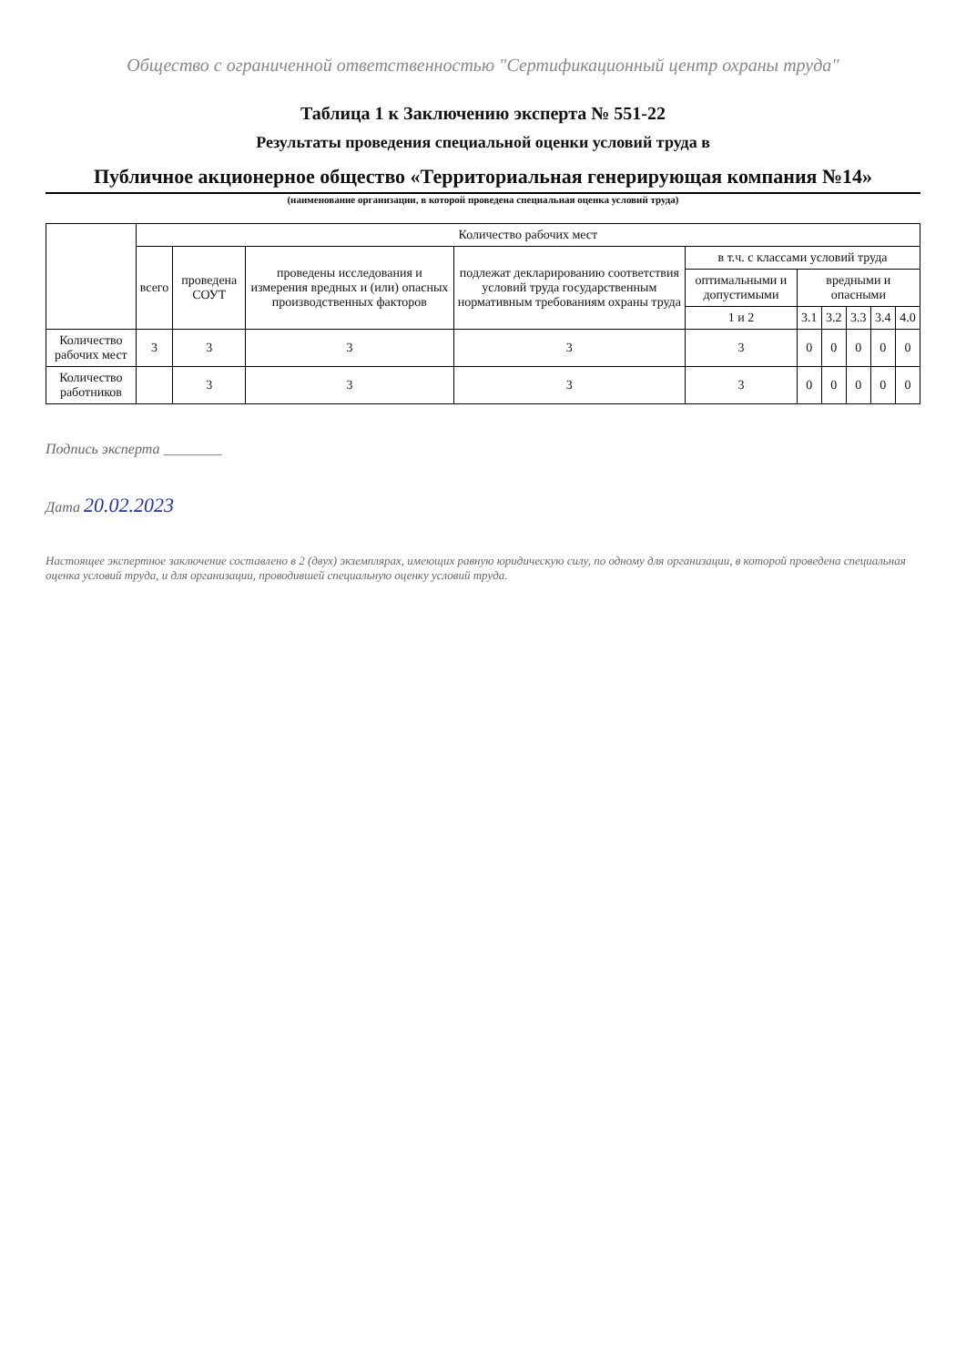Общество с ограниченной ответственностью "Сертификационный центр охраны труда"
Таблица 1 к Заключению эксперта № 551-22
Результаты проведения специальной оценки условий труда в
Публичное акционерное общество «Территориальная генерирующая компания №14»
(наименование организации, в которой проведена специальная оценка условий труда)
| | Количество рабочих мест | | | | | | | | | |
| --- | --- | --- | --- | --- | --- | --- | --- | --- | --- | --- |
| | всего | проведена СОУТ | проведены исследования и измерения вредных и (или) опасных производственных факторов | подлежат декларированию соответствия условий труда государственным нормативным требованиям охраны труда | в т.ч. с классами условий труда | | | | | |
| | | | | | оптимальными и допустимыми | вредными и опасными | | | | |
| | | | | | 1 и 2 | 3.1 | 3.2 | 3.3 | 3.4 | 4.0 |
| Количество рабочих мест | 3 | 3 | 3 | 3 | 3 | 0 | 0 | 0 | 0 | 0 |
| Количество работников | | 3 | 3 | 3 | 3 | 0 | 0 | 0 | 0 | 0 |
Подпись эксперта ________
Дата 20.02.2023
Настоящее экспертное заключение составлено в 2 (двух) экземплярах, имеющих равную юридическую силу, по одному для организации, в которой проведена специальная оценка условий труда, и для организации, проводившей специальную оценку условий труда.